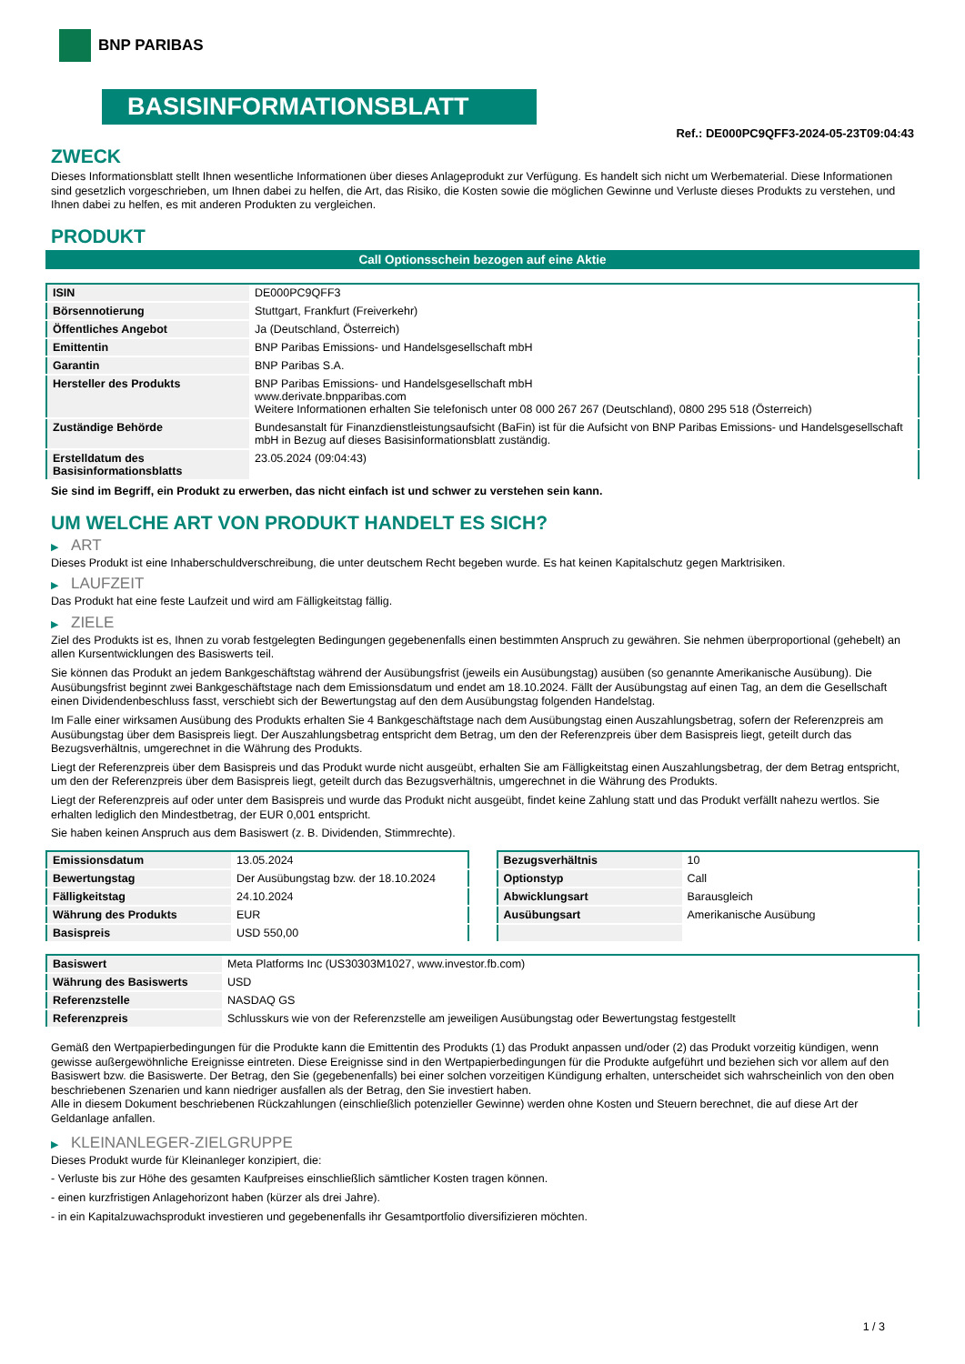BNP PARIBAS
BASISINFORMATIONSBLATT
Ref.: DE000PC9QFF3-2024-05-23T09:04:43
ZWECK
Dieses Informationsblatt stellt Ihnen wesentliche Informationen über dieses Anlageprodukt zur Verfügung. Es handelt sich nicht um Werbematerial. Diese Informationen sind gesetzlich vorgeschrieben, um Ihnen dabei zu helfen, die Art, das Risiko, die Kosten sowie die möglichen Gewinne und Verluste dieses Produkts zu verstehen, und Ihnen dabei zu helfen, es mit anderen Produkten zu vergleichen.
PRODUKT
Call Optionsschein bezogen auf eine Aktie
| ISIN | DE000PC9QFF3 |
| Börsennotierung | Stuttgart, Frankfurt (Freiverkehr) |
| Öffentliches Angebot | Ja (Deutschland, Österreich) |
| Emittentin | BNP Paribas Emissions- und Handelsgesellschaft mbH |
| Garantin | BNP Paribas S.A. |
| Hersteller des Produkts | BNP Paribas Emissions- und Handelsgesellschaft mbH www.derivate.bnpparibas.com Weitere Informationen erhalten Sie telefonisch unter 08 000 267 267 (Deutschland), 0800 295 518 (Österreich) |
| Zuständige Behörde | Bundesanstalt für Finanzdienstleistungsaufsicht (BaFin) ist für die Aufsicht von BNP Paribas Emissions- und Handelsgesellschaft mbH in Bezug auf dieses Basisinformationsblatt zuständig. |
| Erstelldatum des Basisinformationsblatts | 23.05.2024 (09:04:43) |
Sie sind im Begriff, ein Produkt zu erwerben, das nicht einfach ist und schwer zu verstehen sein kann.
UM WELCHE ART VON PRODUKT HANDELT ES SICH?
▶ ART
Dieses Produkt ist eine Inhaberschuldverschreibung, die unter deutschem Recht begeben wurde. Es hat keinen Kapitalschutz gegen Marktrisiken.
▶ LAUFZEIT
Das Produkt hat eine feste Laufzeit und wird am Fälligkeitstag fällig.
▶ ZIELE
Ziel des Produkts ist es, Ihnen zu vorab festgelegten Bedingungen gegebenenfalls einen bestimmten Anspruch zu gewähren. Sie nehmen überproportional (gehebelt) an allen Kursentwicklungen des Basiswerts teil.
Sie können das Produkt an jedem Bankgeschäftstag während der Ausübungsfrist (jeweils ein Ausübungstag) ausüben (so genannte Amerikanische Ausübung). Die Ausübungsfrist beginnt zwei Bankgeschäftstage nach dem Emissionsdatum und endet am 18.10.2024. Fällt der Ausübungstag auf einen Tag, an dem die Gesellschaft einen Dividendenbeschluss fasst, verschiebt sich der Bewertungstag auf den dem Ausübungstag folgenden Handelstag.
Im Falle einer wirksamen Ausübung des Produkts erhalten Sie 4 Bankgeschäftstage nach dem Ausübungstag einen Auszahlungsbetrag, sofern der Referenzpreis am Ausübungstag über dem Basispreis liegt. Der Auszahlungsbetrag entspricht dem Betrag, um den der Referenzpreis über dem Basispreis liegt, geteilt durch das Bezugsverhältnis, umgerechnet in die Währung des Produkts.
Liegt der Referenzpreis über dem Basispreis und das Produkt wurde nicht ausgeübt, erhalten Sie am Fälligkeitstag einen Auszahlungsbetrag, der dem Betrag entspricht, um den der Referenzpreis über dem Basispreis liegt, geteilt durch das Bezugsverhältnis, umgerechnet in die Währung des Produkts.
Liegt der Referenzpreis auf oder unter dem Basispreis und wurde das Produkt nicht ausgeübt, findet keine Zahlung statt und das Produkt verfällt nahezu wertlos. Sie erhalten lediglich den Mindestbetrag, der EUR 0,001 entspricht.
Sie haben keinen Anspruch aus dem Basiswert (z. B. Dividenden, Stimmrechte).
| Emissionsdatum | 13.05.2024 |
| Bewertungstag | Der Ausübungstag bzw. der 18.10.2024 |
| Fälligkeitstag | 24.10.2024 |
| Währung des Produkts | EUR |
| Basispreis | USD 550,00 |
| Bezugsverhältnis | 10 |
| Optionstyp | Call |
| Abwicklungsart | Barausgleich |
| Ausübungsart | Amerikanische Ausübung |
| Basiswert | Meta Platforms Inc (US30303M1027, www.investor.fb.com) |
| Währung des Basiswerts | USD |
| Referenzstelle | NASDAQ GS |
| Referenzpreis | Schlusskurs wie von der Referenzstelle am jeweiligen Ausübungstag oder Bewertungstag festgestellt |
Gemäß den Wertpapierbedingungen für die Produkte kann die Emittentin des Produkts (1) das Produkt anpassen und/oder (2) das Produkt vorzeitig kündigen, wenn gewisse außergewöhnliche Ereignisse eintreten. Diese Ereignisse sind in den Wertpapierbedingungen für die Produkte aufgeführt und beziehen sich vor allem auf den Basiswert bzw. die Basiswerte. Der Betrag, den Sie (gegebenenfalls) bei einer solchen vorzeitigen Kündigung erhalten, unterscheidet sich wahrscheinlich von den oben beschriebenen Szenarien und kann niedriger ausfallen als der Betrag, den Sie investiert haben.
Alle in diesem Dokument beschriebenen Rückzahlungen (einschließlich potenzieller Gewinne) werden ohne Kosten und Steuern berechnet, die auf diese Art der Geldanlage anfallen.
▶ KLEINANLEGER-ZIELGRUPPE
Dieses Produkt wurde für Kleinanleger konzipiert, die:
- Verluste bis zur Höhe des gesamten Kaufpreises einschließlich sämtlicher Kosten tragen können.
- einen kurzfristigen Anlagehorizont haben (kürzer als drei Jahre).
- in ein Kapitalzuwachsprodukt investieren und gegebenenfalls ihr Gesamtportfolio diversifizieren möchten.
1 / 3